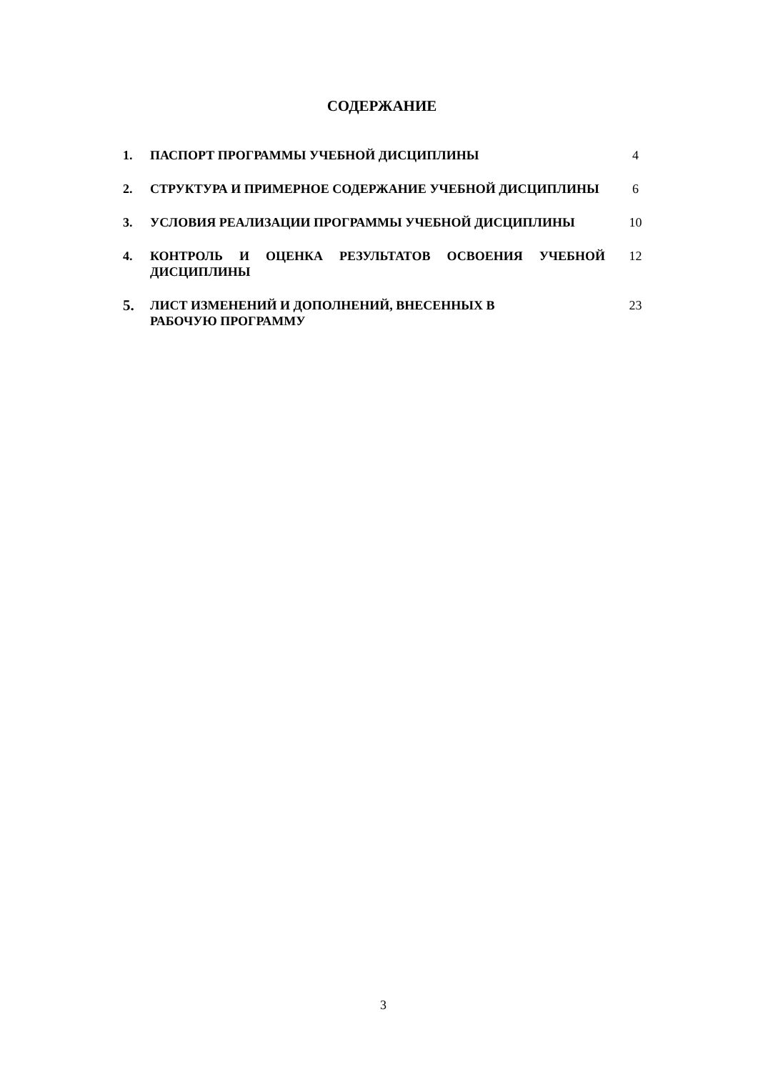СОДЕРЖАНИЕ
| 1. | ПАСПОРТ ПРОГРАММЫ УЧЕБНОЙ ДИСЦИПЛИНЫ | 4 |
| 2. | СТРУКТУРА И ПРИМЕРНОЕ СОДЕРЖАНИЕ УЧЕБНОЙ ДИСЦИПЛИНЫ | 6 |
| 3. | УСЛОВИЯ РЕАЛИЗАЦИИ ПРОГРАММЫ УЧЕБНОЙ ДИСЦИПЛИНЫ | 10 |
| 4. | КОНТРОЛЬ И ОЦЕНКА РЕЗУЛЬТАТОВ ОСВОЕНИЯ УЧЕБНОЙ ДИСЦИПЛИНЫ | 12 |
| 5. | ЛИСТ ИЗМЕНЕНИЙ И ДОПОЛНЕНИЙ, ВНЕСЕННЫХ В РАБОЧУЮ ПРОГРАММУ | 23 |
3